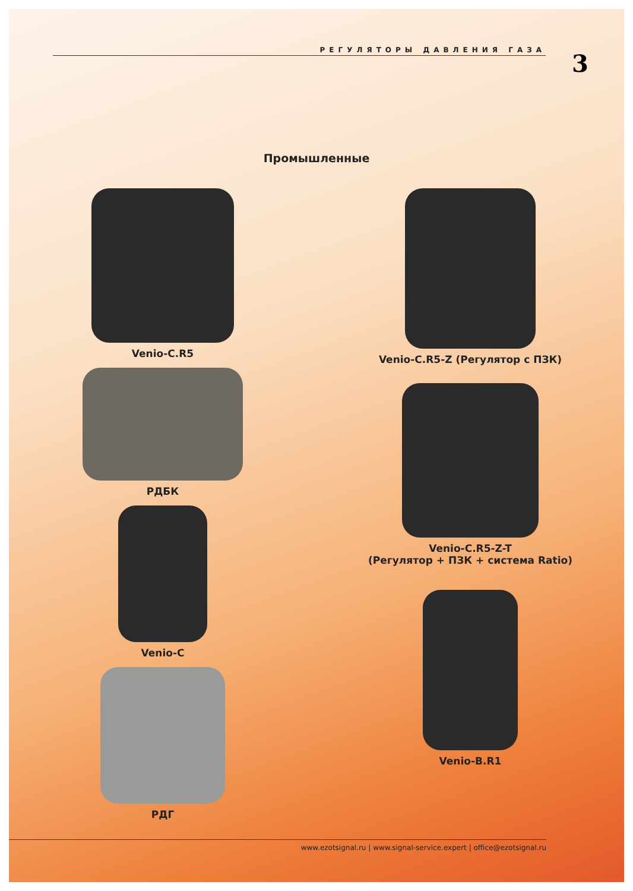РЕГУЛЯТОРЫ ДАВЛЕНИЯ ГАЗА
3
Промышленные
Venio-C.R5
РДБК
Venio-C
РДГ
Venio-C.R5-Z (Регулятор с ПЗК)
Venio-C.R5-Z-T
(Регулятор + ПЗК + система Ratio)
Venio-B.R1
www.ezotsignal.ru | www.signal-service.expert | office@ezotsignal.ru